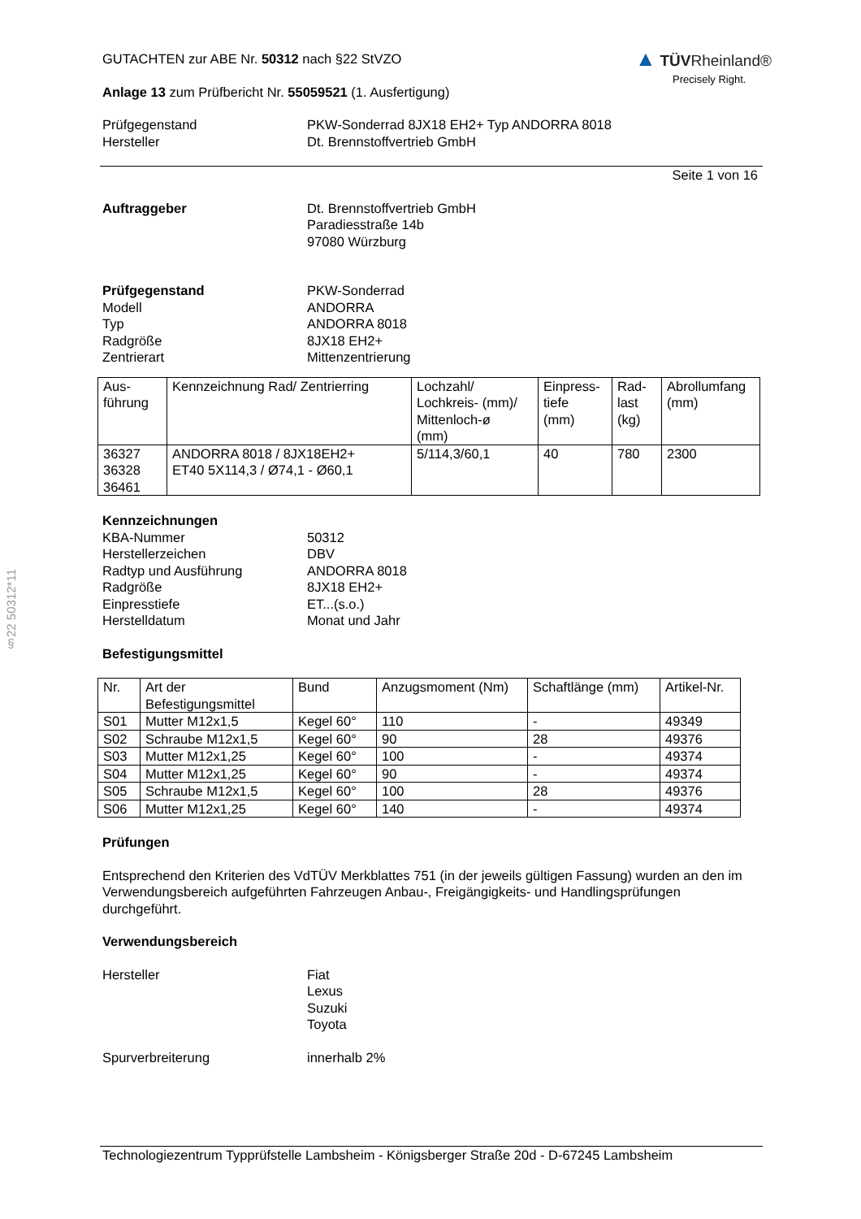§22 50312*11
GUTACHTEN zur ABE Nr. 50312 nach §22 StVZO
Anlage 13 zum Prüfbericht Nr. 55059521 (1. Ausfertigung)
▲ TÜV Rheinland®
Precisely Right.
Prüfgegenstand
Hersteller
PKW-Sonderrad 8JX18 EH2+ Typ ANDORRA 8018
Dt. Brennstoffvertrieb GmbH
Seite 1 von 16
Auftraggeber Dt. Brennstoffvertrieb GmbH
Paradiesstraße 14b
97080 Würzburg
Prüfgegenstand
Modell
Typ
Radgröße
Zentrierart
PKW-Sonderrad
ANDORRA
ANDORRA 8018
8JX18 EH2+
Mittenzentrierung
| Aus- führung | Kennzeichnung Rad/ Zentrierring | Lochzahl/ Lochkreis- (mm)/ Mittenloch-ø (mm) | Einpress- tiefe (mm) | Rad- last (kg) | Abrollumfang (mm) |
| 36327 36328 36461 | ANDORRA 8018 / 8JX18EH2+ ET40 5X114,3 / Ø74,1 - Ø60,1 | 5/114,3/60,1 | 40 | 780 | 2300 |
Kennzeichnungen
KBA-Nummer
Herstellerzeichen
Radtyp und Ausführung
Radgröße
Einpresstiefe
Herstelldatum
50312
DBV
ANDORRA 8018
8JX18 EH2+
ET...(s.o.)
Monat und Jahr
Befestigungsmittel
| Nr. | Art der Befestigungsmittel | Bund | Anzugsmoment (Nm) | Schaftlänge (mm) | Artikel-Nr. |
| S01 | Mutter M12x1,5 | Kegel 60° | 110 | - | 49349 |
| S02 | Schraube M12x1,5 | Kegel 60° | 90 | 28 | 49376 |
| S03 | Mutter M12x1,25 | Kegel 60° | 100 | - | 49374 |
| S04 | Mutter M12x1,25 | Kegel 60° | 90 | - | 49374 |
| S05 | Schraube M12x1,5 | Kegel 60° | 100 | 28 | 49376 |
| S06 | Mutter M12x1,25 | Kegel 60° | 140 | - | 49374 |
Prüfungen
Entsprechend den Kriterien des VdTÜV Merkblattes 751 (in der jeweils gültigen Fassung) wurden an den im Verwendungsbereich aufgeführten Fahrzeugen Anbau-, Freigängigkeits- und Handlingsprüfungen durchgeführt.
Verwendungsbereich
Hersteller Fiat
Lexus
Suzuki
Toyota
Spurverbreiterung innerhalb 2%
Technologiezentrum Typprüfstelle Lambsheim - Königsberger Straße 20d - D-67245 Lambsheim